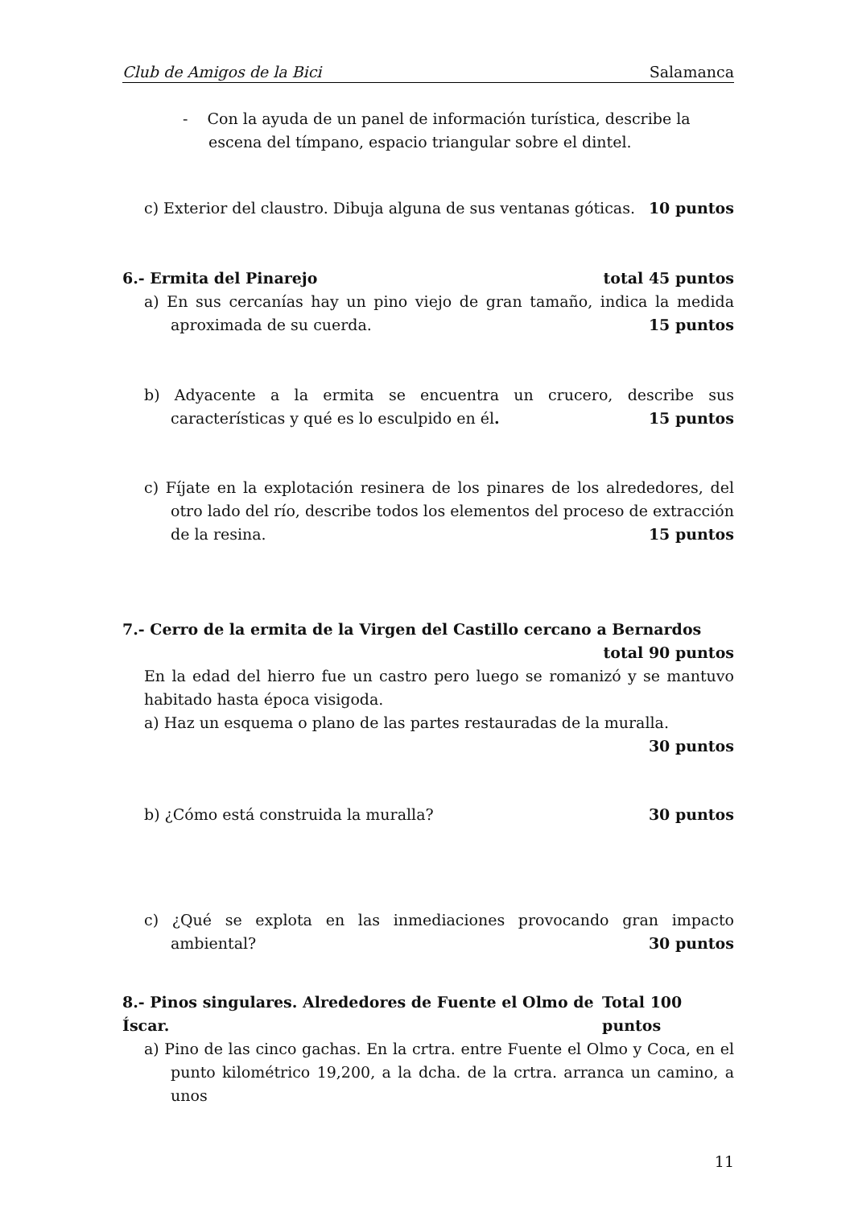Club de Amigos de la Bici Salamanca
- Con la ayuda de un panel de información turística, describe la escena del tímpano, espacio triangular sobre el dintel.
c) Exterior del claustro. Dibuja alguna de sus ventanas góticas. 10 puntos
6.- Ermita del Pinarejo total 45 puntos
a) En sus cercanías hay un pino viejo de gran tamaño, indica la medida aproximada de su cuerda. 15 puntos
b) Adyacente a la ermita se encuentra un crucero, describe sus características y qué es lo esculpido en él. 15 puntos
c) Fíjate en la explotación resinera de los pinares de los alrededores, del otro lado del río, describe todos los elementos del proceso de extracción de la resina. 15 puntos
7.- Cerro de la ermita de la Virgen del Castillo cercano a Bernardos
total 90 puntos
En la edad del hierro fue un castro pero luego se romanizó y se mantuvo habitado hasta época visigoda.
a) Haz un esquema o plano de las partes restauradas de la muralla.
30 puntos
b) ¿Cómo está construida la muralla? 30 puntos
c) ¿Qué se explota en las inmediaciones provocando gran impacto ambiental? 30 puntos
8.- Pinos singulares. Alrededores de Fuente el Olmo de Íscar. Total 100 puntos
a) Pino de las cinco gachas. En la crtra. entre Fuente el Olmo y Coca, en el punto kilométrico 19,200, a la dcha. de la crtra. arranca un camino, a unos
11